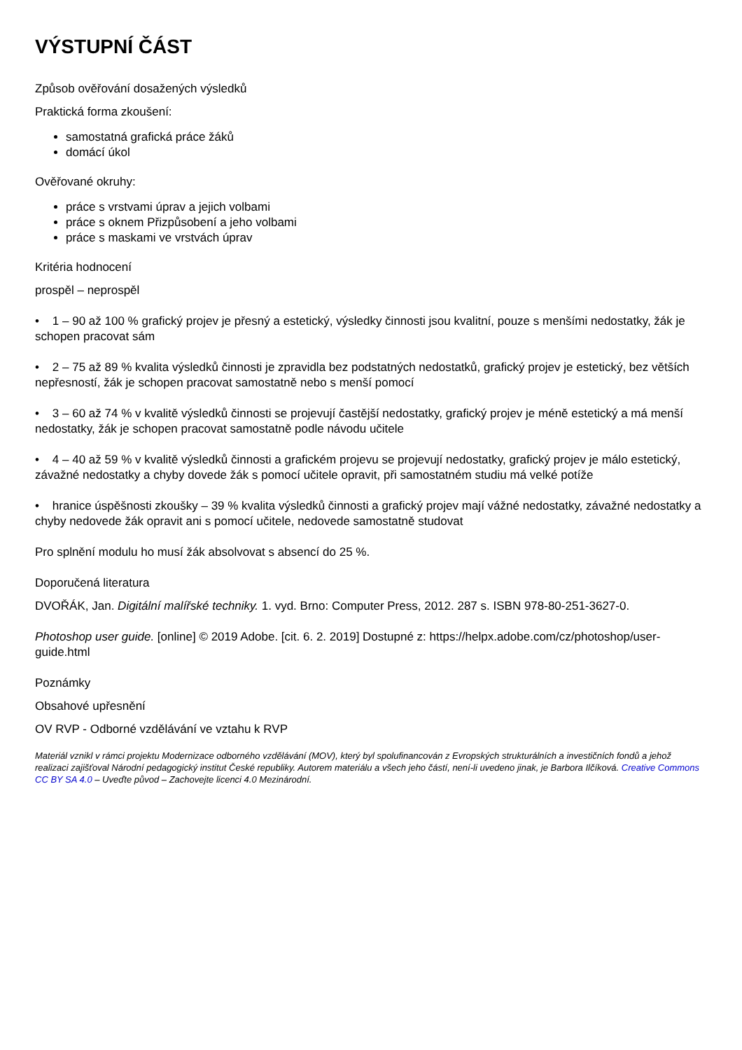VÝSTUPNÍ ČÁST
Způsob ověřování dosažených výsledků
Praktická forma zkoušení:
samostatná grafická práce žáků
domácí úkol
Ověřované okruhy:
práce s vrstvami úprav a jejich volbami
práce s oknem Přizpůsobení a jeho volbami
práce s maskami ve vrstvách úprav
Kritéria hodnocení
prospěl – neprospěl
• 1 – 90 až 100 % grafický projev je přesný a estetický, výsledky činnosti jsou kvalitní, pouze s menšími nedostatky, žák je schopen pracovat sám
• 2 – 75 až 89 % kvalita výsledků činnosti je zpravidla bez podstatných nedostatků, grafický projev je estetický, bez větších nepřesností, žák je schopen pracovat samostatně nebo s menší pomocí
• 3 – 60 až 74 % v kvalitě výsledků činnosti se projevují častější nedostatky, grafický projev je méně estetický a má menší nedostatky, žák je schopen pracovat samostatně podle návodu učitele
• 4 – 40 až 59 % v kvalitě výsledků činnosti a grafickém projevu se projevují nedostatky, grafický projev je málo estetický, závažné nedostatky a chyby dovede žák s pomocí učitele opravit, při samostatném studiu má velké potíže
• hranice úspěšnosti zkoušky – 39 % kvalita výsledků činnosti a grafický projev mají vážné nedostatky, závažné nedostatky a chyby nedovede žák opravit ani s pomocí učitele, nedovede samostatně studovat
Pro splnění modulu ho musí žák absolvovat s absencí do 25 %.
Doporučená literatura
DVOŘÁK, Jan. Digitální malířské techniky. 1. vyd. Brno: Computer Press, 2012. 287 s. ISBN 978-80-251-3627-0.
Photoshop user guide. [online] © 2019 Adobe. [cit. 6. 2. 2019] Dostupné z: https://helpx.adobe.com/cz/photoshop/user-guide.html
Poznámky
Obsahové upřesnění
OV RVP - Odborné vzdělávání ve vztahu k RVP
Materiál vznikl v rámci projektu Modernizace odborného vzdělávání (MOV), který byl spolufinancován z Evropských strukturálních a investičních fondů a jehož realizaci zajišťoval Národní pedagogický institut České republiky. Autorem materiálu a všech jeho částí, není-li uvedeno jinak, je Barbora Ilčíková. Creative Commons CC BY SA 4.0 – Uveďte původ – Zachovejte licenci 4.0 Mezinárodní.